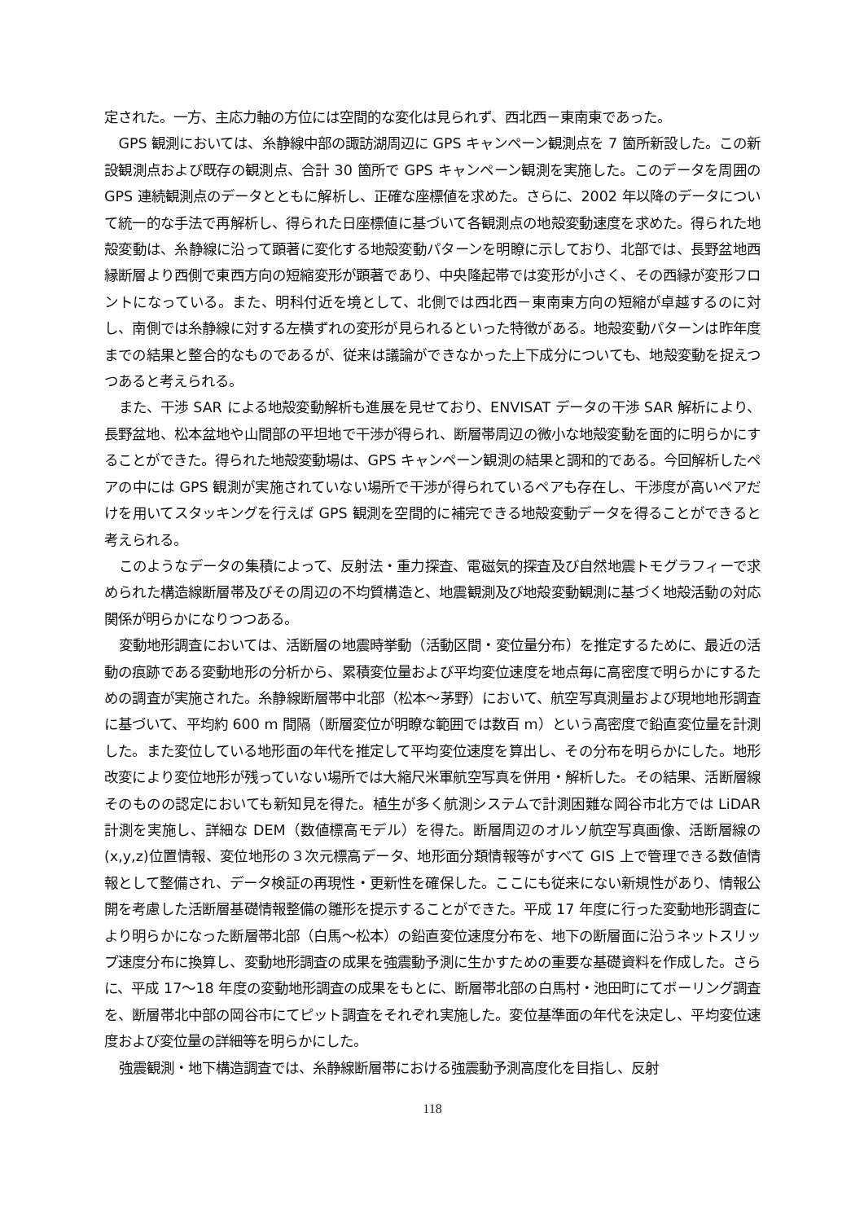定された。一方、主応力軸の方位には空間的な変化は見られず、西北西－東南東であった。
GPS 観測においては、糸静線中部の諏訪湖周辺に GPS キャンペーン観測点を 7 箇所新設した。この新設観測点および既存の観測点、合計 30 箇所で GPS キャンペーン観測を実施した。このデータを周囲の GPS 連続観測点のデータとともに解析し、正確な座標値を求めた。さらに、2002 年以降のデータについて統一的な手法で再解析し、得られた日座標値に基づいて各観測点の地殻変動速度を求めた。得られた地殻変動は、糸静線に沿って顕著に変化する地殻変動パターンを明瞭に示しており、北部では、長野盆地西縁断層より西側で東西方向の短縮変形が顕著であり、中央隆起帯では変形が小さく、その西縁が変形フロントになっている。また、明科付近を境として、北側では西北西－東南東方向の短縮が卓越するのに対し、南側では糸静線に対する左横ずれの変形が見られるといった特徴がある。地殻変動パターンは昨年度までの結果と整合的なものであるが、従来は議論ができなかった上下成分についても、地殻変動を捉えつつあると考えられる。
また、干渉 SAR による地殻変動解析も進展を見せており、ENVISAT データの干渉 SAR 解析により、長野盆地、松本盆地や山間部の平坦地で干渉が得られ、断層帯周辺の微小な地殻変動を面的に明らかにすることができた。得られた地殻変動場は、GPS キャンペーン観測の結果と調和的である。今回解析したペアの中には GPS 観測が実施されていない場所で干渉が得られているペアも存在し、干渉度が高いペアだけを用いてスタッキングを行えば GPS 観測を空間的に補完できる地殻変動データを得ることができると考えられる。
このようなデータの集積によって、反射法・重力探査、電磁気的探査及び自然地震トモグラフィーで求められた構造線断層帯及びその周辺の不均質構造と、地震観測及び地殻変動観測に基づく地殻活動の対応関係が明らかになりつつある。
変動地形調査においては、活断層の地震時挙動（活動区間・変位量分布）を推定するために、最近の活動の痕跡である変動地形の分析から、累積変位量および平均変位速度を地点毎に高密度で明らかにするための調査が実施された。糸静線断層帯中北部（松本～茅野）において、航空写真測量および現地地形調査に基づいて、平均約 600 m 間隔（断層変位が明瞭な範囲では数百 m）という高密度で鉛直変位量を計測した。また変位している地形面の年代を推定して平均変位速度を算出し、その分布を明らかにした。地形改変により変位地形が残っていない場所では大縮尺米軍航空写真を併用・解析した。その結果、活断層線そのものの認定においても新知見を得た。植生が多く航測システムで計測困難な岡谷市北方では LiDAR 計測を実施し、詳細な DEM（数値標高モデル）を得た。断層周辺のオルソ航空写真画像、活断層線の(x,y,z)位置情報、変位地形の３次元標高データ、地形面分類情報等がすべて GIS 上で管理できる数値情報として整備され、データ検証の再現性・更新性を確保した。ここにも従来にない新規性があり、情報公開を考慮した活断層基礎情報整備の雛形を提示することができた。平成 17 年度に行った変動地形調査により明らかになった断層帯北部（白馬～松本）の鉛直変位速度分布を、地下の断層面に沿うネットスリップ速度分布に換算し、変動地形調査の成果を強震動予測に生かすための重要な基礎資料を作成した。さらに、平成 17～18 年度の変動地形調査の成果をもとに、断層帯北部の白馬村・池田町にてボーリング調査を、断層帯北中部の岡谷市にてピット調査をそれぞれ実施した。変位基準面の年代を決定し、平均変位速度および変位量の詳細等を明らかにした。
強震観測・地下構造調査では、糸静線断層帯における強震動予測高度化を目指し、反射
118